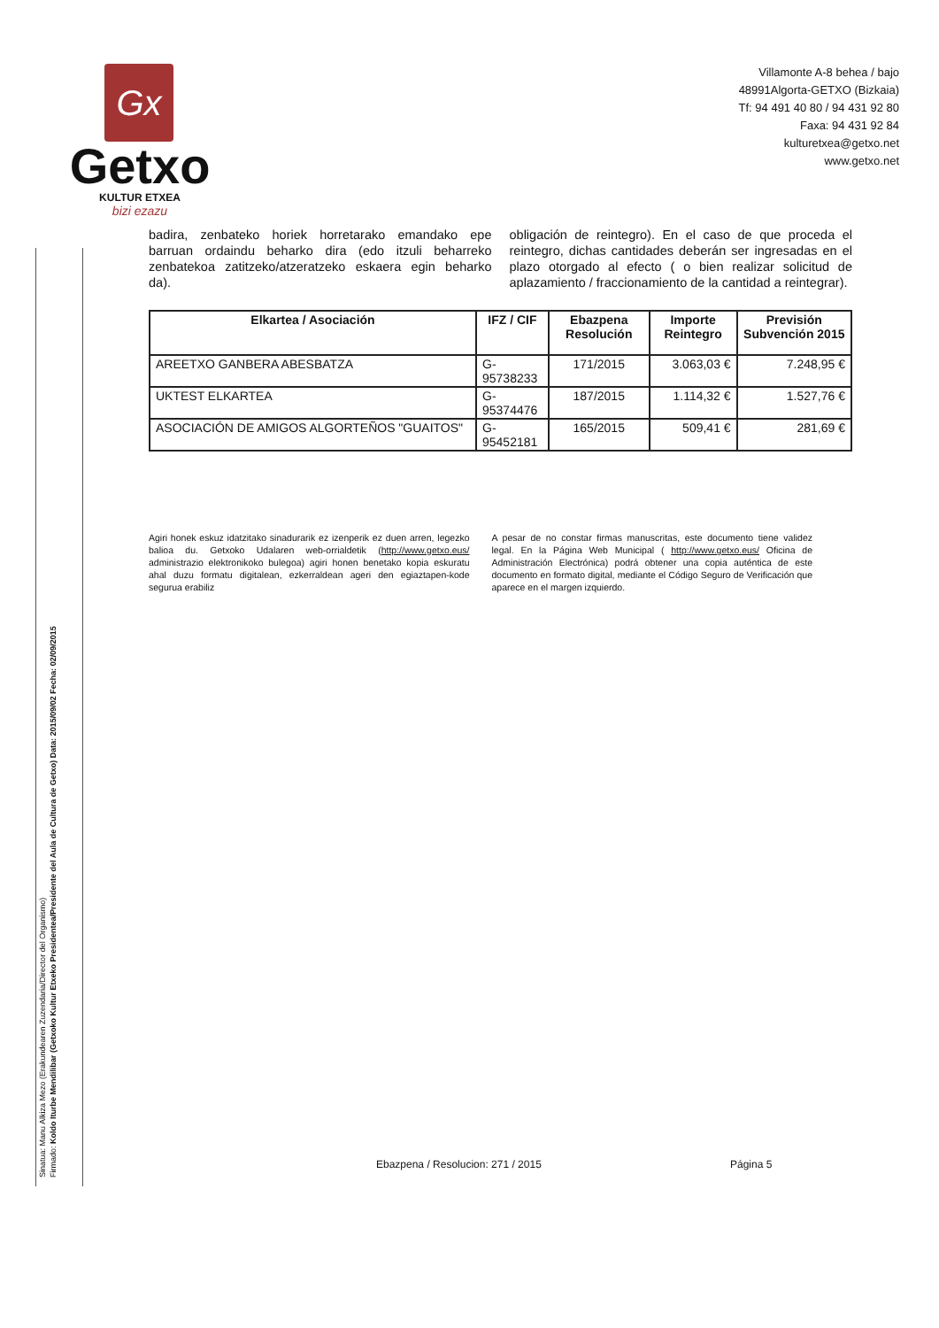Gx
Getxo
KULTUR ETXEA
bizi ezazu
Villamonte A-8 behea / bajo
48991Algorta-GETXO (Bizkaia)
Tf: 94 491 40 80 / 94 431 92 80
Faxa: 94 431 92 84
kulturetxea@getxo.net
www.getxo.net
Sinatua: Manu Alkiza Mezo (Erakundearen Zuzendaria/Director del Organismo)
Firmado: Koldo Iturbe Mendilibar (Getxoko Kultur Etxeko Presidentea/Presidente del Aula de Cultura de Getxo) Data: 2015/09/02 Fecha: 02/09/2015
badira, zenbateko horiek horretarako emandako epe barruan ordaindu beharko dira (edo itzuli beharreko zenbatekoa zatitzeko/atzeratzeko eskaera egin beharko da).
obligación de reintegro). En el caso de que proceda el reintegro, dichas cantidades deberán ser ingresadas en el plazo otorgado al efecto ( o bien realizar solicitud de aplazamiento / fraccionamiento de la cantidad a reintegrar).
| Elkartea / Asociación | IFZ / CIF | Ebazpena Resolución | Importe Reintegro | Previsión Subvención 2015 |
| --- | --- | --- | --- | --- |
| AREETXO GANBERA ABESBATZA | G-95738233 | 171/2015 | 3.063,03 € | 7.248,95 € |
| UKTEST ELKARTEA | G-95374476 | 187/2015 | 1.114,32 € | 1.527,76 € |
| ASOCIACIÓN DE AMIGOS ALGORTEÑOS "GUAITOS" | G-95452181 | 165/2015 | 509,41 € | 281,69 € |
Agiri honek eskuz idatzitako sinadurarik ez izenperik ez duen arren, legezko balioa du. Getxoko Udalaren web-orrialdetik (http://www.getxo.eus/ administrazio elektronikoko bulegoa) agiri honen benetako kopia eskuratu ahal duzu formatu digitalean, ezkerraldean ageri den egiaztapen-kode segurua erabiliz
A pesar de no constar firmas manuscritas, este documento tiene validez legal. En la Página Web Municipal ( http://www.getxo.eus/ Oficina de Administración Electrónica) podrá obtener una copia auténtica de este documento en formato digital, mediante el Código Seguro de Verificación que aparece en el margen izquierdo.
Ebazpena / Resolucion: 271 / 2015
Página 5